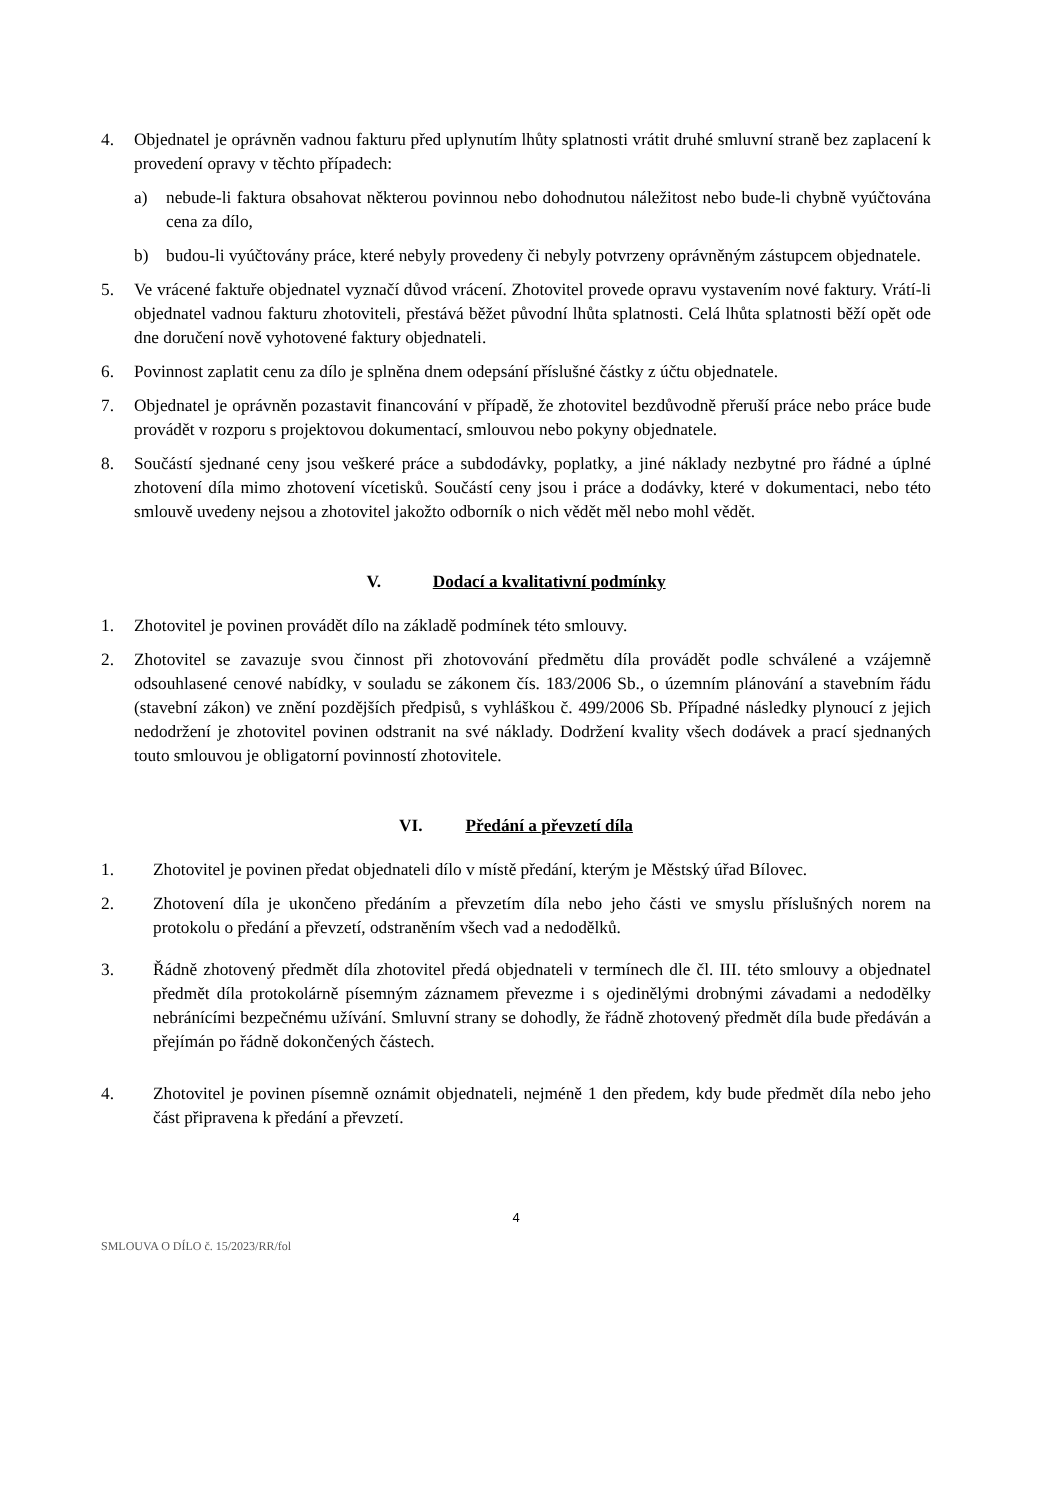4. Objednatel je oprávněn vadnou fakturu před uplynutím lhůty splatnosti vrátit druhé smluvní straně bez zaplacení k provedení opravy v těchto případech:
a) nebude-li faktura obsahovat některou povinnou nebo dohodnutou náležitost nebo bude-li chybně vyúčtována cena za dílo,
b) budou-li vyúčtovány práce, které nebyly provedeny či nebyly potvrzeny oprávněným zástupcem objednatele.
5. Ve vrácené faktuře objednatel vyznačí důvod vrácení. Zhotovitel provede opravu vystavením nové faktury. Vrátí-li objednatel vadnou fakturu zhotoviteli, přestává běžet původní lhůta splatnosti. Celá lhůta splatnosti běží opět ode dne doručení nově vyhotovené faktury objednateli.
6. Povinnost zaplatit cenu za dílo je splněna dnem odepsání příslušné částky z účtu objednatele.
7. Objednatel je oprávněn pozastavit financování v případě, že zhotovitel bezdůvodně přeruší práce nebo práce bude provádět v rozporu s projektovou dokumentací, smlouvou nebo pokyny objednatele.
8. Součástí sjednané ceny jsou veškeré práce a subdodávky, poplatky, a jiné náklady nezbytné pro řádné a úplné zhotovení díla mimo zhotovení vícetisků. Součástí ceny jsou i práce a dodávky, které v dokumentaci, nebo této smlouvě uvedeny nejsou a zhotovitel jakožto odborník o nich vědět měl nebo mohl vědět.
V. Dodací a kvalitativní podmínky
1. Zhotovitel je povinen provádět dílo na základě podmínek této smlouvy.
2. Zhotovitel se zavazuje svou činnost při zhotovování předmětu díla provádět podle schválené a vzájemně odsouhlasené cenové nabídky, v souladu se zákonem čís. 183/2006 Sb., o územním plánování a stavebním řádu (stavební zákon) ve znění pozdějších předpisů, s vyhláškou č. 499/2006 Sb. Případné následky plynoucí z jejich nedodržení je zhotovitel povinen odstranit na své náklady. Dodržení kvality všech dodávek a prací sjednaných touto smlouvou je obligatorní povinností zhotovitele.
VI. Předání a převzetí díla
1. Zhotovitel je povinen předat objednateli dílo v místě předání, kterým je Městský úřad Bílovec.
2. Zhotovení díla je ukončeno předáním a převzetím díla nebo jeho části ve smyslu příslušných norem na protokolu o předání a převzetí, odstraněním všech vad a nedodělků.
3. Řádně zhotovený předmět díla zhotovitel předá objednateli v termínech dle čl. III. této smlouvy a objednatel předmět díla protokolárně písemným záznamem převezme i s ojedinělými drobnými závadami a nedodělky nebránícími bezpečnému užívání. Smluvní strany se dohodly, že řádně zhotovený předmět díla bude předáván a přejímán po řádně dokončených částech.
4. Zhotovitel je povinen písemně oznámit objednateli, nejméně 1 den předem, kdy bude předmět díla nebo jeho část připravena k předání a převzetí.
4
SMLOUVA O DÍLO č. 15/2023/RR/fol